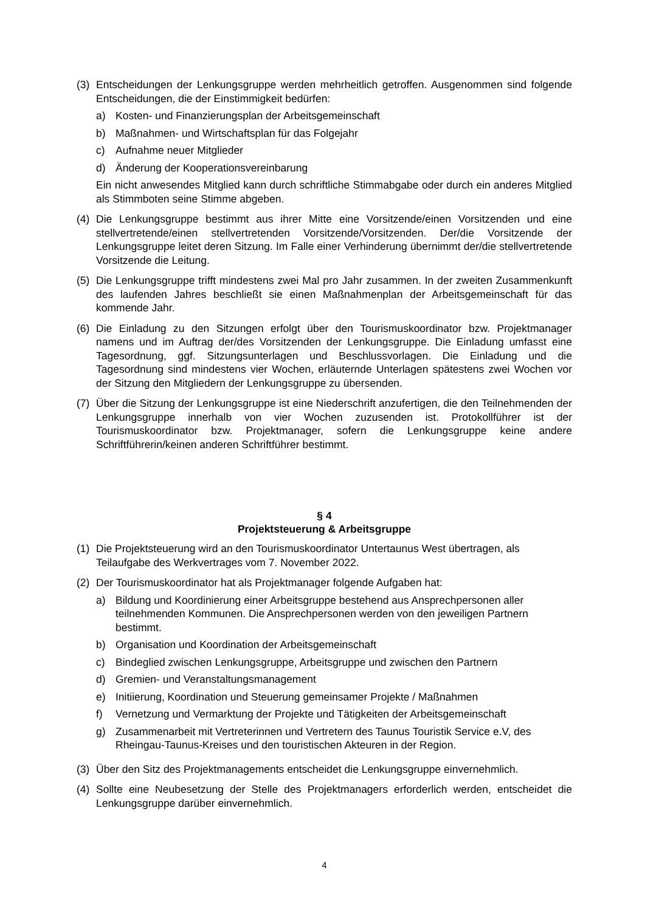(3) Entscheidungen der Lenkungsgruppe werden mehrheitlich getroffen. Ausgenommen sind folgende Entscheidungen, die der Einstimmigkeit bedürfen:
a) Kosten- und Finanzierungsplan der Arbeitsgemeinschaft
b) Maßnahmen- und Wirtschaftsplan für das Folgejahr
c) Aufnahme neuer Mitglieder
d) Änderung der Kooperationsvereinbarung
Ein nicht anwesendes Mitglied kann durch schriftliche Stimmabgabe oder durch ein anderes Mitglied als Stimmboten seine Stimme abgeben.
(4) Die Lenkungsgruppe bestimmt aus ihrer Mitte eine Vorsitzende/einen Vorsitzenden und eine stellvertretende/einen stellvertretenden Vorsitzende/Vorsitzenden. Der/die Vorsitzende der Lenkungsgruppe leitet deren Sitzung. Im Falle einer Verhinderung übernimmt der/die stellvertretende Vorsitzende die Leitung.
(5) Die Lenkungsgruppe trifft mindestens zwei Mal pro Jahr zusammen. In der zweiten Zusammenkunft des laufenden Jahres beschließt sie einen Maßnahmenplan der Arbeitsgemeinschaft für das kommende Jahr.
(6) Die Einladung zu den Sitzungen erfolgt über den Tourismuskoordinator bzw. Projektmanager namens und im Auftrag der/des Vorsitzenden der Lenkungsgruppe. Die Einladung umfasst eine Tagesordnung, ggf. Sitzungsunterlagen und Beschlussvorlagen. Die Einladung und die Tagesordnung sind mindestens vier Wochen, erläuternde Unterlagen spätestens zwei Wochen vor der Sitzung den Mitgliedern der Lenkungsgruppe zu übersenden.
(7) Über die Sitzung der Lenkungsgruppe ist eine Niederschrift anzufertigen, die den Teilnehmenden der Lenkungsgruppe innerhalb von vier Wochen zuzusenden ist. Protokollführer ist der Tourismuskoordinator bzw. Projektmanager, sofern die Lenkungsgruppe keine andere Schriftführerin/keinen anderen Schriftführer bestimmt.
§ 4
Projektsteuerung & Arbeitsgruppe
(1) Die Projektsteuerung wird an den Tourismuskoordinator Untertaunus West übertragen, als Teilaufgabe des Werkvertrages vom 7. November 2022.
(2) Der Tourismuskoordinator hat als Projektmanager folgende Aufgaben hat:
a) Bildung und Koordinierung einer Arbeitsgruppe bestehend aus Ansprechpersonen aller teilnehmenden Kommunen. Die Ansprechpersonen werden von den jeweiligen Partnern bestimmt.
b) Organisation und Koordination der Arbeitsgemeinschaft
c) Bindeglied zwischen Lenkungsgruppe, Arbeitsgruppe und zwischen den Partnern
d) Gremien- und Veranstaltungsmanagement
e) Initiierung, Koordination und Steuerung gemeinsamer Projekte / Maßnahmen
f) Vernetzung und Vermarktung der Projekte und Tätigkeiten der Arbeitsgemeinschaft
g) Zusammenarbeit mit Vertreterinnen und Vertretern des Taunus Touristik Service e.V, des Rheingau-Taunus-Kreises und den touristischen Akteuren in der Region.
(3) Über den Sitz des Projektmanagements entscheidet die Lenkungsgruppe einvernehmlich.
(4) Sollte eine Neubesetzung der Stelle des Projektmanagers erforderlich werden, entscheidet die Lenkungsgruppe darüber einvernehmlich.
4